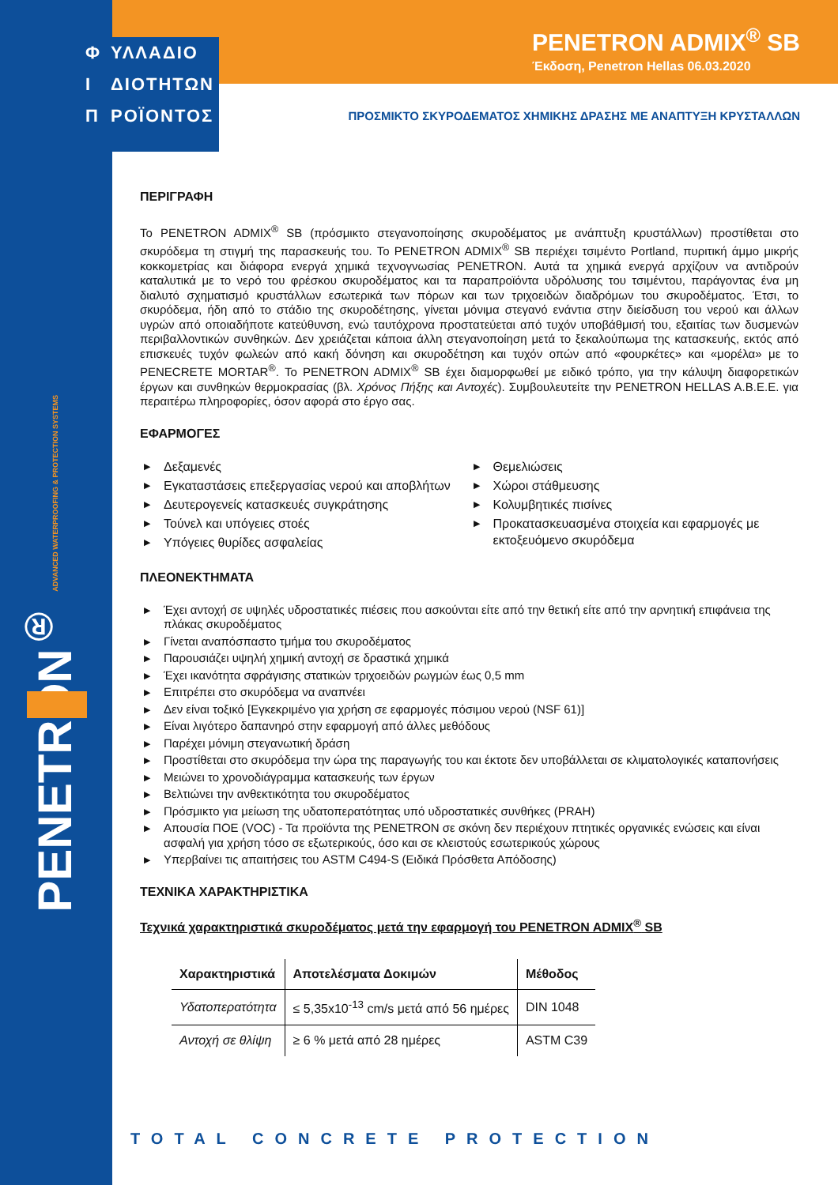Φ ΥΛΛΑΔΙΟ
Ι ΔΙΟΤΗΤΩΝ
Π ΡΟΪΟΝΤΟΣ
PENETRON ADMIX<sup>®</sup> SB
Έκδοση, Penetron Hellas 06.03.2020
ΠΡΟΣΜΙΚΤΟ ΣΚΥΡΟΔΕΜΑΤΟΣ ΧΗΜΙΚΗΣ ΔΡΑΣΗΣ ΜΕ ΑΝΑΠΤΥΞΗ ΚΡΥΣΤΑΛΛΩΝ
PENETRON<sup>®</sup> ADVANCED WATERPROOFING & PROTECTION SYSTEMS
ΠΕΡΙΓΡΑΦΗ
Το PENETRON ADMIX<sup>®</sup> SB (πρόσμικτο στεγανοποίησης σκυροδέματος με ανάπτυξη κρυστάλλων) προστίθεται στο σκυρόδεμα τη στιγμή της παρασκευής του. Το PENETRON ADMIX<sup>®</sup> SB περιέχει τσιμέντο Portland, πυριτική άμμο μικρής κοκκομετρίας και διάφορα ενεργά χημικά τεχνογνωσίας PENETRON. Αυτά τα χημικά ενεργά αρχίζουν να αντιδρούν καταλυτικά με το νερό του φρέσκου σκυροδέματος και τα παραπροϊόντα υδρόλυσης του τσιμέντου, παράγοντας ένα μη διαλυτό σχηματισμό κρυστάλλων εσωτερικά των πόρων και των τριχοειδών διαδρόμων του σκυροδέματος. Έτσι, το σκυρόδεμα, ήδη από το στάδιο της σκυροδέτησης, γίνεται μόνιμα στεγανό ενάντια στην διείσδυση του νερού και άλλων υγρών από οποιαδήποτε κατεύθυνση, ενώ ταυτόχρονα προστατεύεται από τυχόν υποβάθμισή του, εξαιτίας των δυσμενών περιβαλλοντικών συνθηκών. Δεν χρειάζεται κάποια άλλη στεγανοποίηση μετά το ξεκαλούπωμα της κατασκευής, εκτός από επισκευές τυχόν φωλεών από κακή δόνηση και σκυροδέτηση και τυχόν οπών από «φουρκέτες» και «μορέλα» με το PENECRETE MORTAR<sup>®</sup>. Το PENETRON ADMIX<sup>®</sup> SB έχει διαμορφωθεί με ειδικό τρόπο, για την κάλυψη διαφορετικών έργων και συνθηκών θερμοκρασίας (βλ. Χρόνος Πήξης και Αντοχές). Συμβουλευτείτε την PENETRON HELLAS A.B.E.E. για περαιτέρω πληροφορίες, όσον αφορά στο έργο σας.
ΕΦΑΡΜΟΓΕΣ
▶ Δεξαμενές
▶ Εγκαταστάσεις επεξεργασίας νερού και αποβλήτων
▶ Δευτερογενείς κατασκευές συγκράτησης
▶ Τούνελ και υπόγειες στοές
▶ Υπόγειες θυρίδες ασφαλείας
▶ Θεμελιώσεις
▶ Χώροι στάθμευσης
▶ Κολυμβητικές πισίνες
▶ Προκατασκευασμένα στοιχεία και εφαρμογές με εκτοξευόμενο σκυρόδεμα
ΠΛΕΟΝΕΚΤΗΜΑΤΑ
▶ Έχει αντοχή σε υψηλές υδροστατικές πιέσεις που ασκούνται είτε από την θετική είτε από την αρνητική επιφάνεια της πλάκας σκυροδέματος
▶ Γίνεται αναπόσπαστο τμήμα του σκυροδέματος
▶ Παρουσιάζει υψηλή χημική αντοχή σε δραστικά χημικά
▶ Έχει ικανότητα σφράγισης στατικών τριχοειδών ρωγμών έως 0,5 mm
▶ Επιτρέπει στο σκυρόδεμα να αναπνέει
▶ Δεν είναι τοξικό [Εγκεκριμένο για χρήση σε εφαρμογές πόσιμου νερού (NSF 61)]
▶ Είναι λιγότερο δαπανηρό στην εφαρμογή από άλλες μεθόδους
▶ Παρέχει μόνιμη στεγανωτική δράση
▶ Προστίθεται στο σκυρόδεμα την ώρα της παραγωγής του και έκτοτε δεν υποβάλλεται σε κλιματολογικές καταπονήσεις
▶ Μειώνει το χρονοδιάγραμμα κατασκευής των έργων
▶ Βελτιώνει την ανθεκτικότητα του σκυροδέματος
▶ Πρόσμικτο για μείωση της υδατοπερατότητας υπό υδροστατικές συνθήκες (PRAH)
▶ Απουσία ΠΟΕ (VOC) - Τα προϊόντα της PENETRON σε σκόνη δεν περιέχουν πτητικές οργανικές ενώσεις και είναι ασφαλή για χρήση τόσο σε εξωτερικούς, όσο και σε κλειστούς εσωτερικούς χώρους
▶ Υπερβαίνει τις απαιτήσεις του ASTM C494-S (Ειδικά Πρόσθετα Απόδοσης)
ΤΕΧΝΙΚΑ ΧΑΡΑΚΤΗΡΙΣΤΙΚΑ
Τεχνικά χαρακτηριστικά σκυροδέματος μετά την εφαρμογή του PENETRON ADMIX<sup>®</sup> SB
| Χαρακτηριστικά | Αποτελέσματα Δοκιμών | Μέθοδος |
| --- | --- | --- |
| Υδατοπερατότητα | ≤ 5,35x10<sup>-13</sup> cm/s μετά από 56 ημέρες | DIN 1048 |
| Αντοχή σε θλίψη | ≥ 6 % μετά από 28 ημέρες | ASTM C39 |
TOTAL CONCRETE PROTECTION